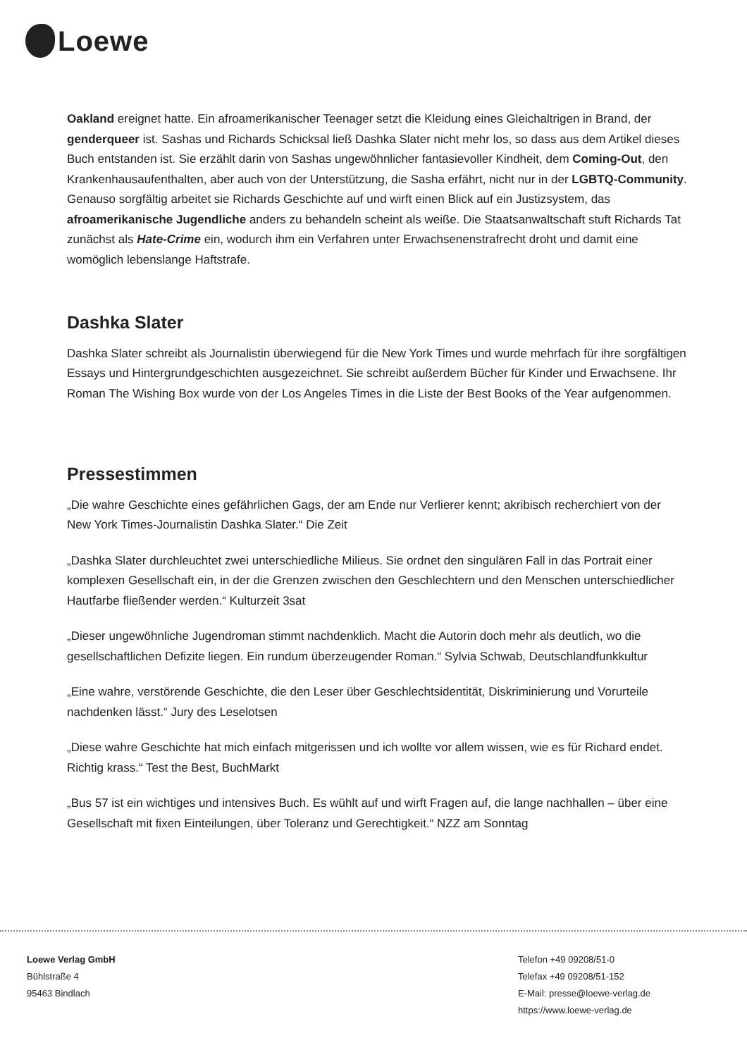Loewe
Oakland ereignet hatte. Ein afroamerikanischer Teenager setzt die Kleidung eines Gleichaltrigen in Brand, der genderqueer ist. Sashas und Richards Schicksal ließ Dashka Slater nicht mehr los, so dass aus dem Artikel dieses Buch entstanden ist. Sie erzählt darin von Sashas ungewöhnlicher fantasievoller Kindheit, dem Coming-Out, den Krankenhausaufenthalten, aber auch von der Unterstützung, die Sasha erfährt, nicht nur in der LGBTQ-Community. Genauso sorgfältig arbeitet sie Richards Geschichte auf und wirft einen Blick auf ein Justizsystem, das afroamerikanische Jugendliche anders zu behandeln scheint als weiße. Die Staatsanwaltschaft stuft Richards Tat zunächst als Hate-Crime ein, wodurch ihm ein Verfahren unter Erwachsenenstrafrecht droht und damit eine womöglich lebenslange Haftstrafe.
Dashka Slater
Dashka Slater schreibt als Journalistin überwiegend für die New York Times und wurde mehrfach für ihre sorgfältigen Essays und Hintergrundgeschichten ausgezeichnet. Sie schreibt außerdem Bücher für Kinder und Erwachsene. Ihr Roman The Wishing Box wurde von der Los Angeles Times in die Liste der Best Books of the Year aufgenommen.
Pressestimmen
„Die wahre Geschichte eines gefährlichen Gags, der am Ende nur Verlierer kennt; akribisch recherchiert von der New York Times-Journalistin Dashka Slater.“ Die Zeit
„Dashka Slater durchleuchtet zwei unterschiedliche Milieus. Sie ordnet den singulären Fall in das Portrait einer komplexen Gesellschaft ein, in der die Grenzen zwischen den Geschlechtern und den Menschen unterschiedlicher Hautfarbe fließender werden.“ Kulturzeit 3sat
„Dieser ungewöhnliche Jugendroman stimmt nachdenklich. Macht die Autorin doch mehr als deutlich, wo die gesellschaftlichen Defizite liegen. Ein rundum überzeugender Roman.“ Sylvia Schwab, Deutschlandfunkkultur
„Eine wahre, verstörende Geschichte, die den Leser über Geschlechtsidentität, Diskriminierung und Vorurteile nachdenken lässt.“ Jury des Leselotsen
„Diese wahre Geschichte hat mich einfach mitgerissen und ich wollte vor allem wissen, wie es für Richard endet. Richtig krass.“ Test the Best, BuchMarkt
„Bus 57 ist ein wichtiges und intensives Buch. Es wühlt auf und wirft Fragen auf, die lange nachhallen – über eine Gesellschaft mit fixen Einteilungen, über Toleranz und Gerechtigkeit.“ NZZ am Sonntag
Loewe Verlag GmbH
Bühlstraße 4
95463 Bindlach
Telefon +49 09208/51-0
Telefax +49 09208/51-152
E-Mail: presse@loewe-verlag.de
https://www.loewe-verlag.de